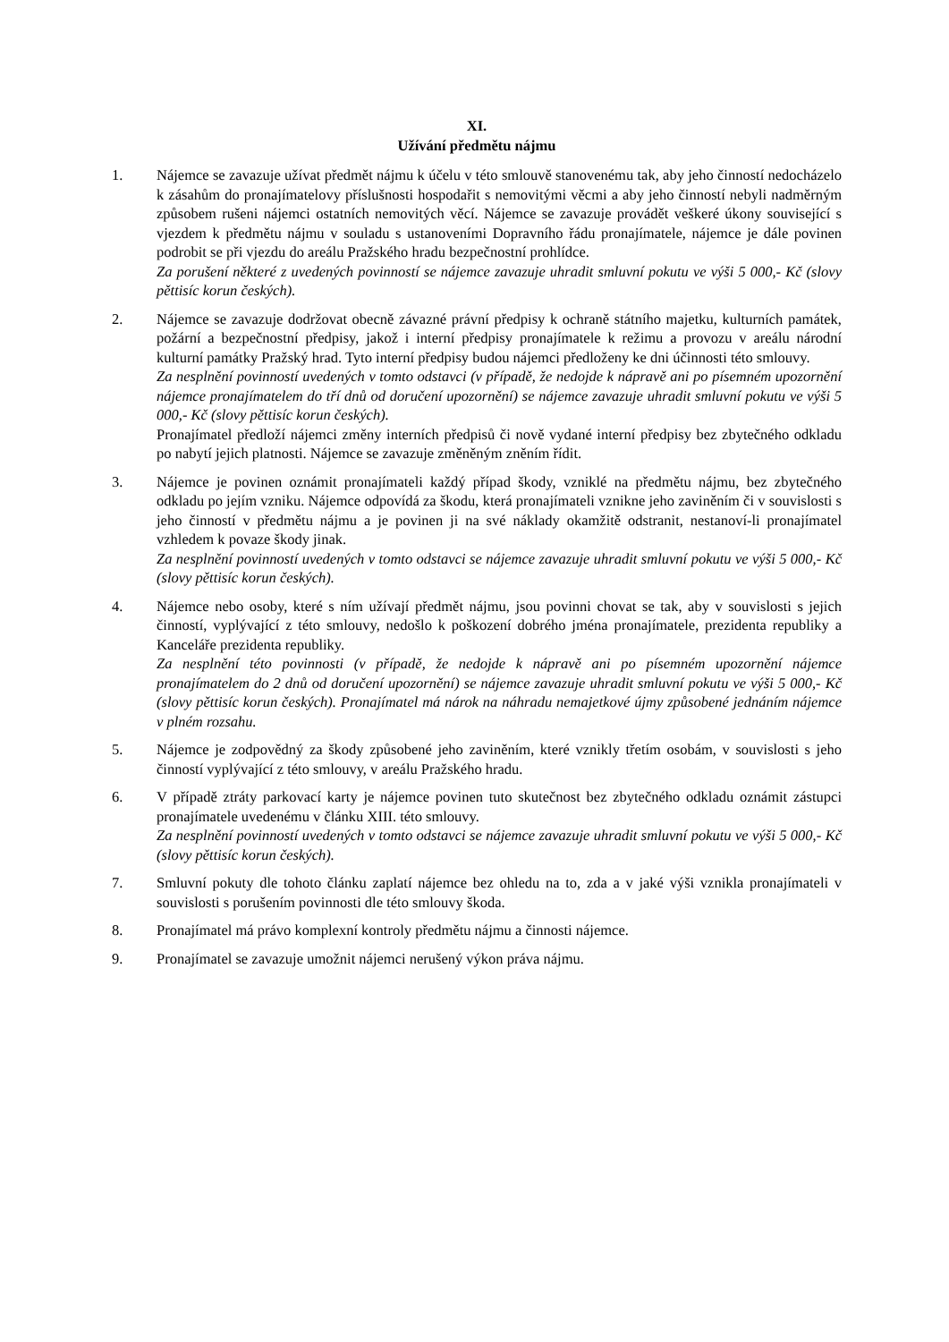XI.
Užívání předmětu nájmu
1. Nájemce se zavazuje užívat předmět nájmu k účelu v této smlouvě stanovenému tak, aby jeho činností nedocházelo k zásahům do pronajímatelovy příslušnosti hospodařit s nemovitými věcmi a aby jeho činností nebyli nadměrným způsobem rušeni nájemci ostatních nemovitých věcí. Nájemce se zavazuje provádět veškeré úkony související s vjezdem k předmětu nájmu v souladu s ustanoveními Dopravního řádu pronajímatele, nájemce je dále povinen podrobit se při vjezdu do areálu Pražského hradu bezpečnostní prohlídce.
Za porušení některé z uvedených povinností se nájemce zavazuje uhradit smluvní pokutu ve výši 5 000,- Kč (slovy pěttisíc korun českých).
2. Nájemce se zavazuje dodržovat obecně závazné právní předpisy k ochraně státního majetku, kulturních památek, požární a bezpečnostní předpisy, jakož i interní předpisy pronajímatele k režimu a provozu v areálu národní kulturní památky Pražský hrad. Tyto interní předpisy budou nájemci předloženy ke dni účinnosti této smlouvy.
Za nesplnění povinností uvedených v tomto odstavci (v případě, že nedojde k nápravě ani po písemném upozornění nájemce pronajímatelem do tří dnů od doručení upozornění) se nájemce zavazuje uhradit smluvní pokutu ve výši 5 000,- Kč (slovy pěttisíc korun českých).
Pronajímatel předloží nájemci změny interních předpisů či nově vydané interní předpisy bez zbytečného odkladu po nabytí jejich platnosti. Nájemce se zavazuje změněným zněním řídit.
3. Nájemce je povinen oznámit pronajímateli každý případ škody, vzniklé na předmětu nájmu, bez zbytečného odkladu po jejím vzniku. Nájemce odpovídá za škodu, která pronajímateli vznikne jeho zaviněním či v souvislosti s jeho činností v předmětu nájmu a je povinen ji na své náklady okamžitě odstranit, nestanoví-li pronajímatel vzhledem k povaze škody jinak.
Za nesplnění povinností uvedených v tomto odstavci se nájemce zavazuje uhradit smluvní pokutu ve výši 5 000,- Kč (slovy pěttisíc korun českých).
4. Nájemce nebo osoby, které s ním užívají předmět nájmu, jsou povinni chovat se tak, aby v souvislosti s jejich činností, vyplývající z této smlouvy, nedošlo k poškození dobrého jména pronajímatele, prezidenta republiky a Kanceláře prezidenta republiky.
Za nesplnění této povinnosti (v případě, že nedojde k nápravě ani po písemném upozornění nájemce pronajímatelem do 2 dnů od doručení upozornění) se nájemce zavazuje uhradit smluvní pokutu ve výši 5 000,- Kč (slovy pěttisíc korun českých). Pronajímatel má nárok na náhradu nemajetkové újmy způsobené jednáním nájemce v plném rozsahu.
5. Nájemce je zodpovědný za škody způsobené jeho zaviněním, které vznikly třetím osobám, v souvislosti s jeho činností vyplývající z této smlouvy, v areálu Pražského hradu.
6. V případě ztráty parkovací karty je nájemce povinen tuto skutečnost bez zbytečného odkladu oznámit zástupci pronajímatele uvedenému v článku XIII. této smlouvy.
Za nesplnění povinností uvedených v tomto odstavci se nájemce zavazuje uhradit smluvní pokutu ve výši 5 000,- Kč (slovy pěttisíc korun českých).
7. Smluvní pokuty dle tohoto článku zaplatí nájemce bez ohledu na to, zda a v jaké výši vznikla pronajímateli v souvislosti s porušením povinnosti dle této smlouvy škoda.
8. Pronajímatel má právo komplexní kontroly předmětu nájmu a činnosti nájemce.
9. Pronajímatel se zavazuje umožnit nájemci nerušený výkon práva nájmu.